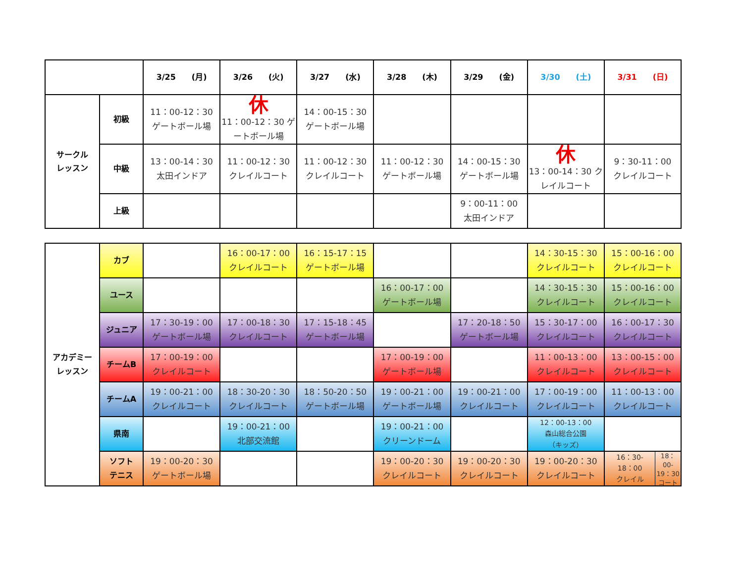| | | 3/25 (月) | 3/26 (火) | 3/27 (水) | 3/28 (木) | 3/29 (金) | 3/30 (土) | 3/31 (日) |
| --- | --- | --- | --- | --- | --- | --- | --- | --- |
| サークル レッスン | 初級 | 11：00-12：30 ゲートボール場 | 休 11：00-12：30 ゲートボール場 | 14：00-15：30 ゲートボール場 | | | | |
| | 中級 | 13：00-14：30 太田インドア | 11：00-12：30 クレイルコート | 11：00-12：30 クレイルコート | 11：00-12：30 ゲートボール場 | 14：00-15：30 ゲートボール場 | 休 13：00-14：30 クレイルコート | 9：30-11：00 クレイルコート |
| | 上級 | | | | | 9：00-11：00 太田インドア | | |
| アカデミー レッスン | カブ | | 16：00-17：00 クレイルコート | 16：15-17：15 ゲートボール場 | | | 14：30-15：30 クレイルコート | 15：00-16：00 クレイルコート |
| | ユース | | | | 16：00-17：00 ゲートボール場 | | 14：30-15：30 クレイルコート | 15：00-16：00 クレイルコート |
| | ジュニア | 17：30-19：00 ゲートボール場 | 17：00-18：30 クレイルコート | 17：15-18：45 ゲートボール場 | | 17：20-18：50 ゲートボール場 | 15：30-17：00 クレイルコート | 16：00-17：30 クレイルコート |
| | チームB | 17：00-19：00 クレイルコート | | | 17：00-19：00 ゲートボール場 | | 11：00-13：00 クレイルコート | 13：00-15：00 クレイルコート |
| | チームA | 19：00-21：00 クレイルコート | 18：30-20：30 クレイルコート | 18：50-20：50 ゲートボール場 | 19：00-21：00 ゲートボール場 | 19：00-21：00 クレイルコート | 17：00-19：00 クレイルコート | 11：00-13：00 クレイルコート |
| | 県南 | | 19：00-21：00 北部交流館 | | 19：00-21：00 クリーンドーム | | 12：00-13：00 森山総合公園 （キッズ） | |
| | ソフト テニス | 19：00-20：30 ゲートボール場 | | | 19：00-20：30 クレイルコート | 19：00-20：30 クレイルコート | 19：00-20：30 クレイルコート | 16：30- 18：00 クレイル 18：00- 19：30 コート |